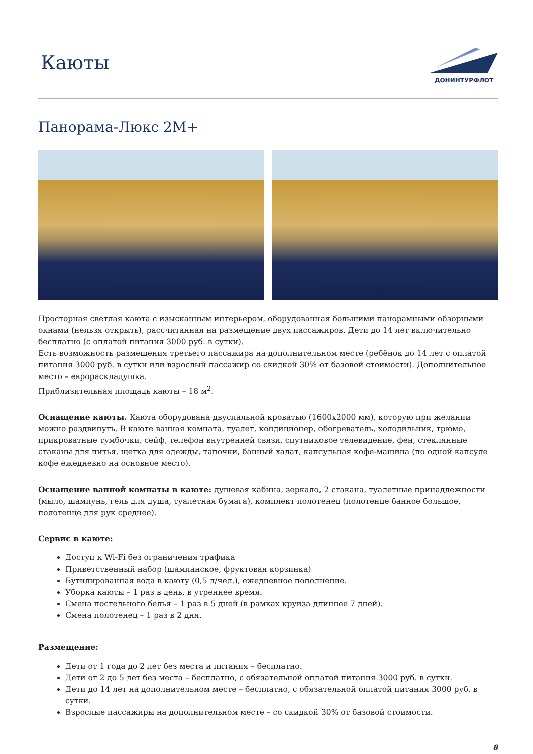Каюты
ДОНИНТУРФЛОТ
Панорама-Люкс 2М+
Просторная светлая каюта с изысканным интерьером, оборудованная большими панорамными обзорными окнами (нельзя открыть), рассчитанная на размещение двух пассажиров. Дети до 14 лет включительно бесплатно (с оплатой питания 3000 руб. в сутки).
Есть возможность размещения третьего пассажира на дополнительном месте (ребёнок до 14 лет с оплатой питания 3000 руб. в сутки или взрослый пассажир со скидкой 30% от базовой стоимости). Дополнительное место – евро­раскладушка.
Приблизительная площадь каюты – 18 м<sup>2</sup>.
Оснащение каюты. Каюта оборудована двуспальной кроватью (1600x2000 мм), которую при желании можно раздвинуть. В каюте ванная комната, туалет, кондиционер, обогреватель, холодильник, трюмо, прикроватные тумбочки, сейф, телефон внутренней связи, спутниковое телевидение, фен, стеклянные стаканы для питья, щетка для одежды, тапочки, банный халат, капсульная кофе-машина (по одной капсуле кофе ежедневно на основное место).
Оснащение ванной комнаты в каюте: душевая кабина, зеркало, 2 стакана, туалетные принадлежности (мыло, шампунь, гель для душа, туалетная бумага), комплект полотенец (полотенце банное большое, полотенце для рук среднее).
Сервис в каюте:
Доступ к Wi-Fi без ограничения трафика
Приветственный набор (шампанское, фруктовая корзинка)
Бутилированная вода в каюту (0,5 л/чел.), ежедневное пополнение.
Уборка каюты – 1 раз в день, в утреннее время.
Смена постельного белья – 1 раз в 5 дней (в рамках круиза длиннее 7 дней).
Смена полотенец – 1 раз в 2 дня.
Размещение:
Дети от 1 года до 2 лет без места и питания – бесплатно.
Дети от 2 до 5 лет без места – бесплатно, с обязательной оплатой питания 3000 руб. в сутки.
Дети до 14 лет на дополнительном месте – бесплатно, с обязательной оплатой питания 3000 руб. в сутки.
Взрослые пассажиры на дополнительном месте – со скидкой 30% от базовой стоимости.
8